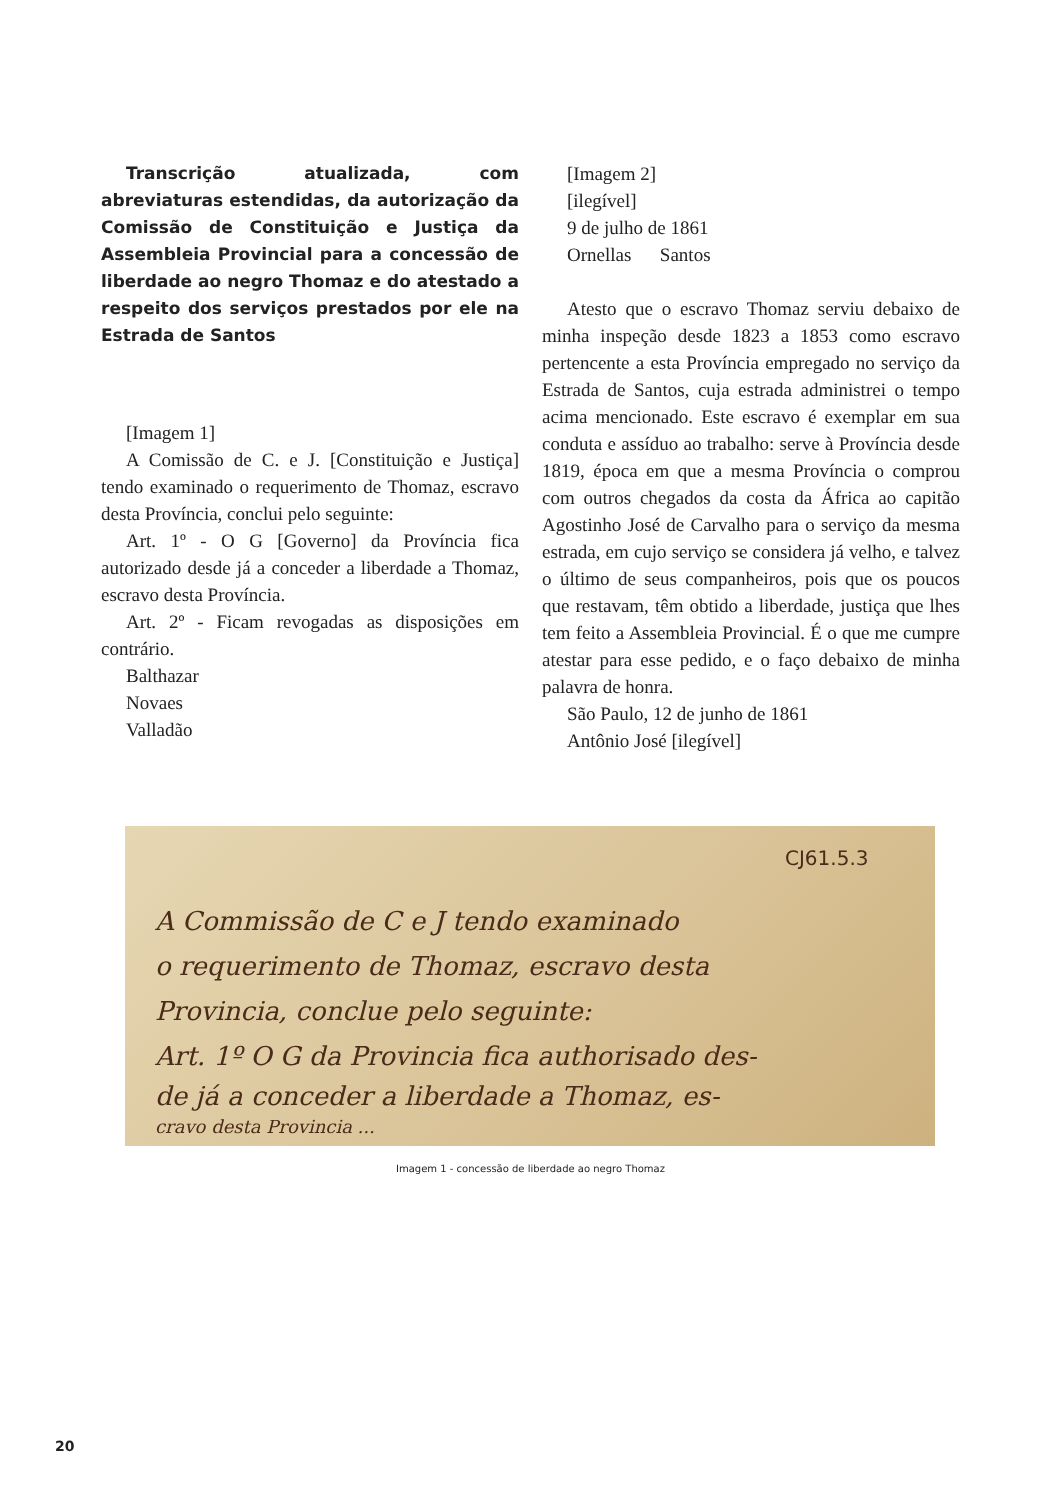Transcrição atualizada, com abreviaturas estendidas, da autorização da Comissão de Constituição e Justiça da Assembleia Provincial para a concessão de liberdade ao negro Thomaz e do atestado a respeito dos serviços prestados por ele na Estrada de Santos
[Imagem 1]
A Comissão de C. e J. [Constituição e Justiça] tendo examinado o requerimento de Thomaz, escravo desta Província, conclui pelo seguinte:
Art. 1º - O G [Governo] da Província fica autorizado desde já a conceder a liberdade a Thomaz, escravo desta Província.
Art. 2º - Ficam revogadas as disposições em contrário.
Balthazar
Novaes
Valladão
[Imagem 2]
[ilegível]
9 de julho de 1861
Ornellas Santos
Atesto que o escravo Thomaz serviu debaixo de minha inspeção desde 1823 a 1853 como escravo pertencente a esta Província empregado no serviço da Estrada de Santos, cuja estrada administrei o tempo acima mencionado. Este escravo é exemplar em sua conduta e assíduo ao trabalho: serve à Província desde 1819, época em que a mesma Província o comprou com outros chegados da costa da África ao capitão Agostinho José de Carvalho para o serviço da mesma estrada, em cujo serviço se considera já velho, e talvez o último de seus companheiros, pois que os poucos que restavam, têm obtido a liberdade, justiça que lhes tem feito a Assembleia Provincial. É o que me cumpre atestar para esse pedido, e o faço debaixo de minha palavra de honra.
São Paulo, 12 de junho de 1861
Antônio José [ilegível]
CJ61.5.3
A Commissão de C e J tendo examinado
o requerimento de Thomaz, escravo desta
Provincia, conclue pelo seguinte:
Art. 1º O G da Provincia fica authorisado des-
de já a conceder a liberdade a Thomaz, es-
cravo desta Provincia ...
Imagem 1 - concessão de liberdade ao negro Thomaz
20